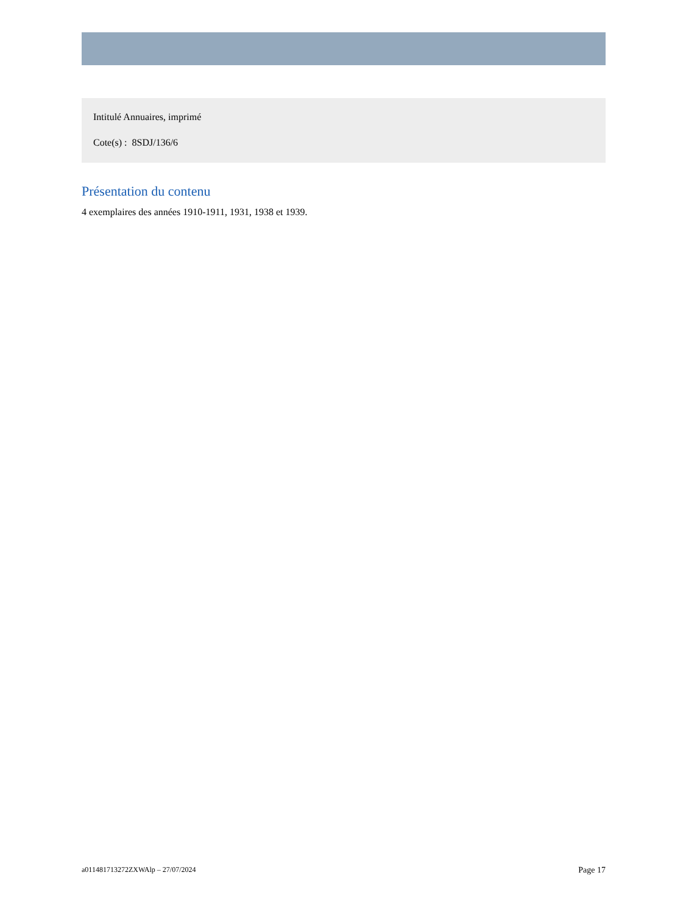Intitulé Annuaires, imprimé
Cote(s) : 8SDJ/136/6
Présentation du contenu
4 exemplaires des années 1910-1911, 1931, 1938 et 1939.
a011481713272ZXWAlp – 27/07/2024 Page 17